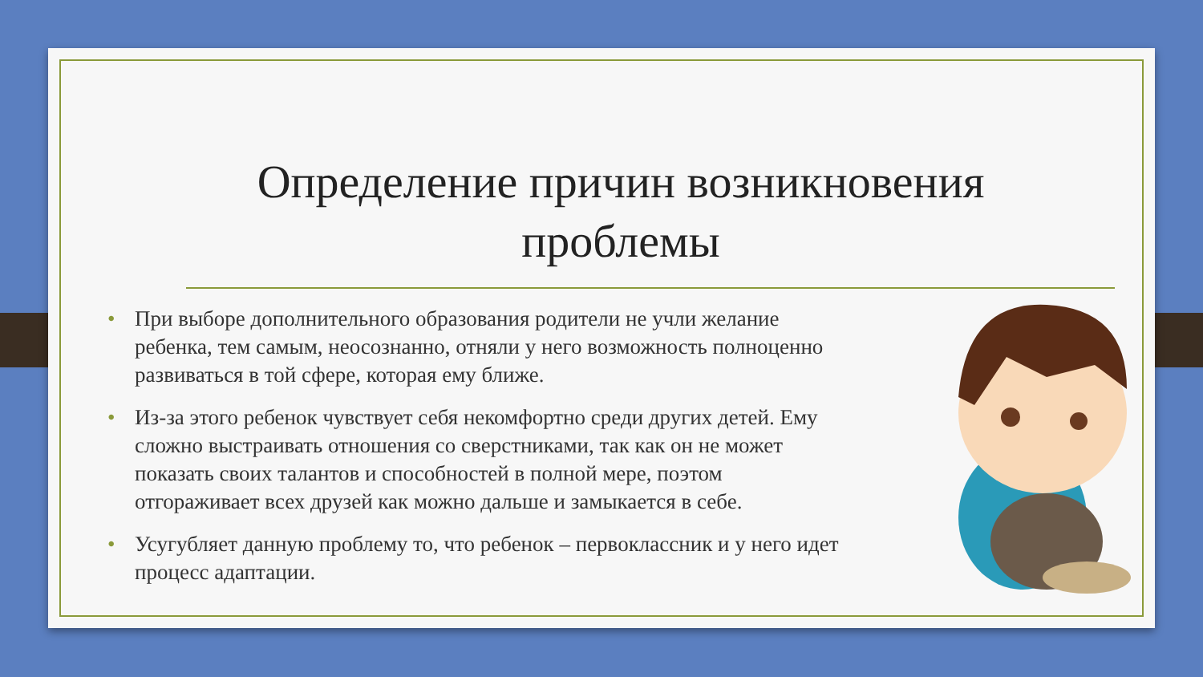Определение причин возникновения проблемы
• При выборе дополнительного образования родители не учли желание ребенка, тем самым, неосознанно, отняли у него возможность полноценно развиваться в той сфере, которая ему ближе.
• Из-за этого ребенок чувствует себя некомфортно среди других детей. Ему сложно выстраивать отношения со сверстниками, так как он не может показать своих талантов и способностей в полной мере, поэтом отгораживает всех друзей как можно дальше и замыкается в себе.
• Усугубляет данную проблему то, что ребенок – первоклассник и у него идет процесс адаптации.